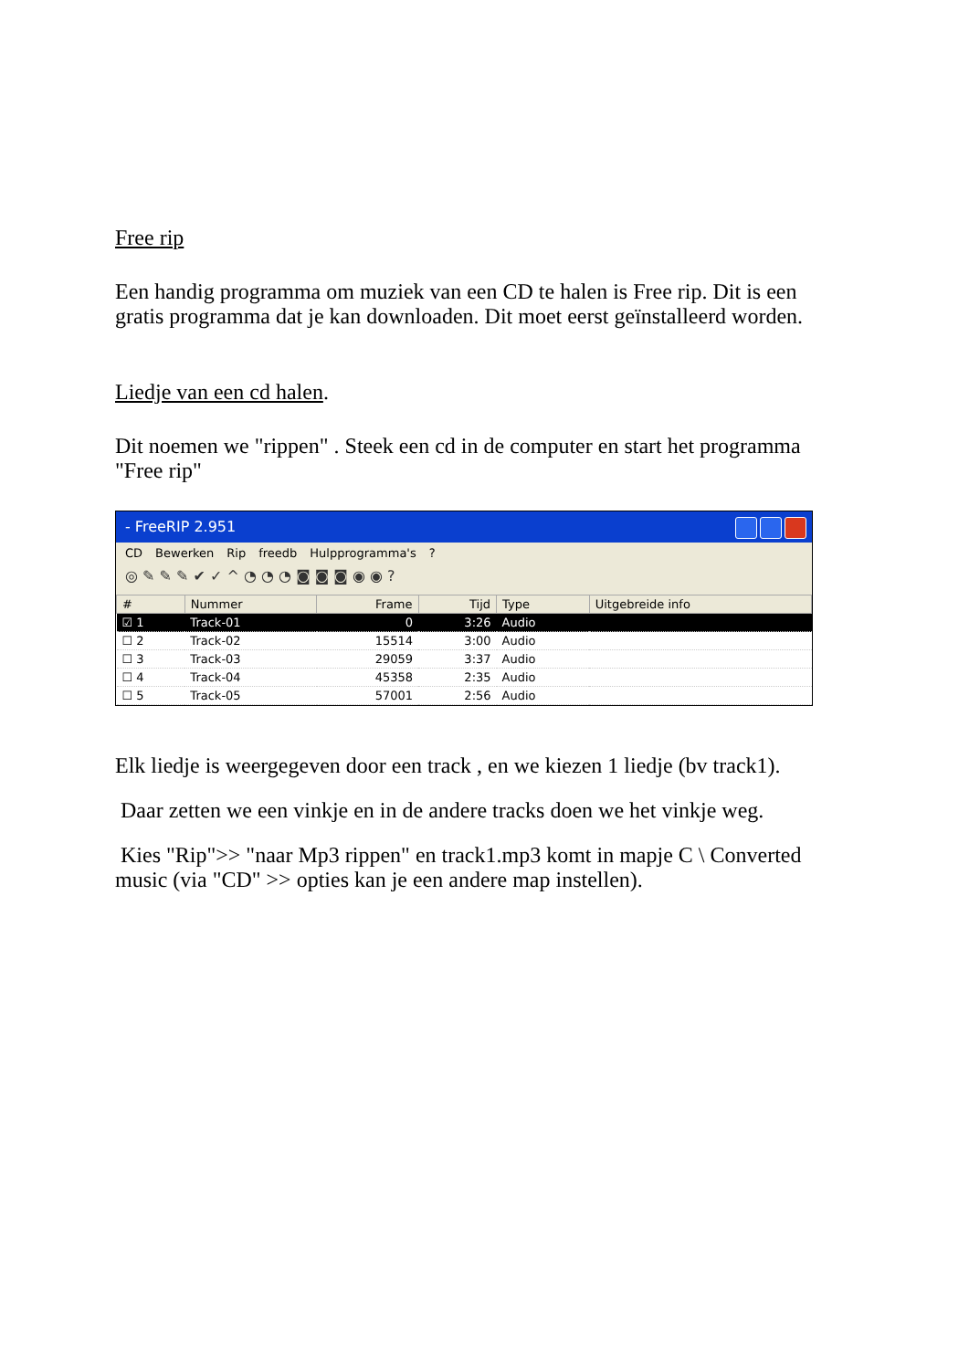Free rip
Een handig programma om muziek van een CD te halen is Free rip. Dit is een gratis programma dat je kan downloaden. Dit moet eerst geïnstalleerd worden.
Liedje van een cd halen.
Dit noemen we "rippen" . Steek een cd in de computer en start het programma "Free rip"
- FreeRIP 2.951
CD Bewerken Rip freedb Hulpprogramma's?
◎ ✎ ✎ ✎ ✔ ✓ ^ ◔ ◔ ◔ ◙ ◙ ◙ ◉ ◉ ?
| # | Nummer | Frame | Tijd | Type | Uitgebreide info |
| --- | --- | --- | --- | --- | --- |
| ☑ 1 | Track-01 | 0 | 3:26 | Audio | |
| ☐ 2 | Track-02 | 15514 | 3:00 | Audio | |
| ☐ 3 | Track-03 | 29059 | 3:37 | Audio | |
| ☐ 4 | Track-04 | 45358 | 2:35 | Audio | |
| ☐ 5 | Track-05 | 57001 | 2:56 | Audio | |
Elk liedje is weergegeven door een track , en we kiezen 1 liedje (bv track1).
Daar zetten we een vinkje en in de andere tracks doen we het vinkje weg.
Kies "Rip">> "naar Mp3 rippen" en track1.mp3 komt in mapje C \ Converted music (via "CD" >> opties kan je een andere map instellen).